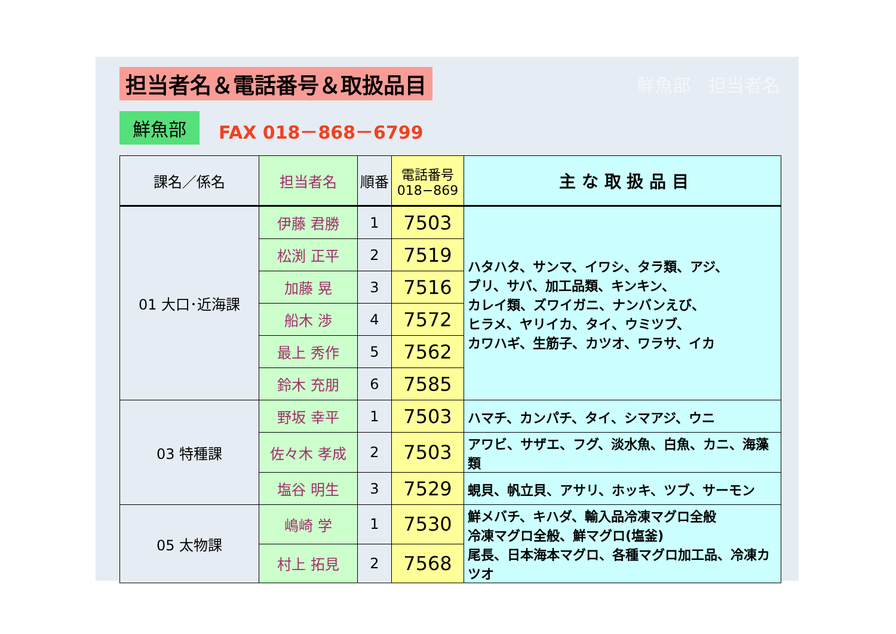担当者名＆電話番号＆取扱品目
鮮魚部　担当者名
鮮魚部
FAX 018－868－6799
| 課名／係名 | 担当者名 | 順番 | 電話番号 018−869 | 主 な 取 扱 品 目 |
| --- | --- | --- | --- | --- |
| 01 大口･近海課 | 伊藤 君勝 | 1 | 7503 | ハタハタ、サンマ、イワシ、タラ類、アジ、 ブリ、サバ、加工品類、キンキン、 カレイ類、ズワイガニ、ナンバンえび、 ヒラメ、ヤリイカ、タイ、ウミツブ、 カワハギ、生筋子、カツオ、ワラサ、イカ |
| | 松渕 正平 | 2 | 7519 | |
| | 加藤 晃 | 3 | 7516 | |
| | 船木 渉 | 4 | 7572 | |
| | 最上 秀作 | 5 | 7562 | |
| | 鈴木 充朋 | 6 | 7585 | |
| 03 特種課 | 野坂 幸平 | 1 | 7503 | ハマチ、カンパチ、タイ、シマアジ、ウニ |
| | 佐々木 孝成 | 2 | 7503 | アワビ、サザエ、フグ、淡水魚、白魚、カニ、海藻類 |
| | 塩谷 明生 | 3 | 7529 | 蜆貝、帆立貝、アサリ、ホッキ、ツブ、サーモン |
| 05 太物課 | 嶋崎 学 | 1 | 7530 | 鮮メバチ、キハダ、輸入品冷凍マグロ全般 冷凍マグロ全般、鮮マグロ(塩釜) 尾長、日本海本マグロ、各種マグロ加工品、冷凍カツオ |
| | 村上 拓見 | 2 | 7568 | |